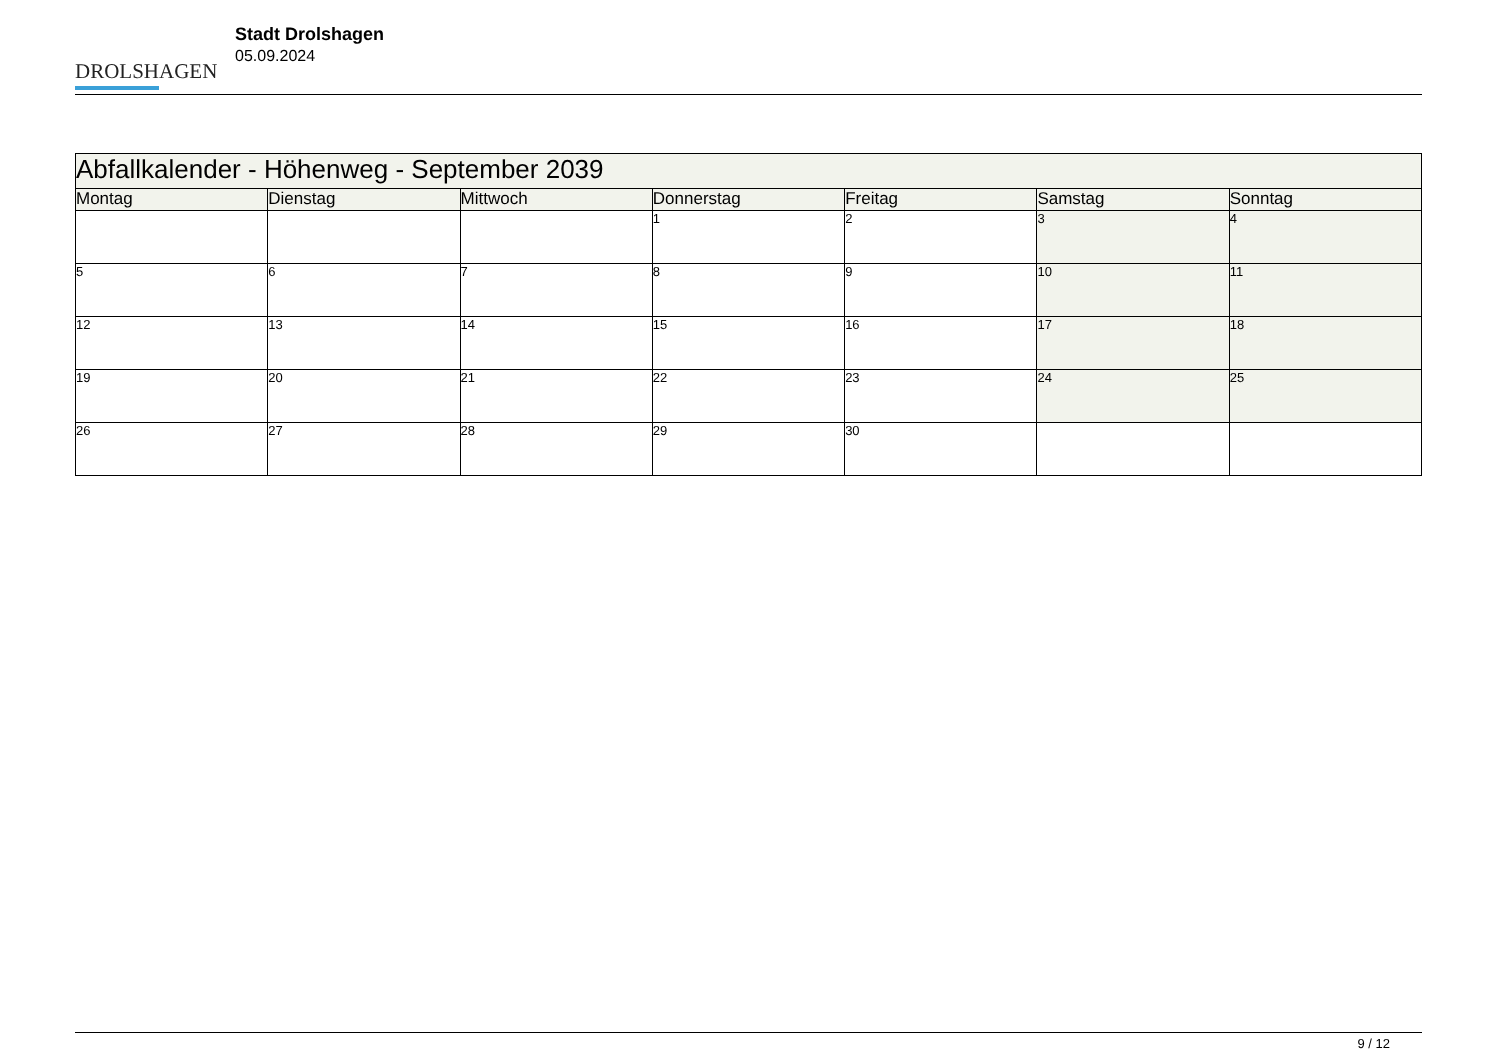DROLSHAGEN
Stadt Drolshagen
05.09.2024
| Abfallkalender - Höhenweg - September 2039 | | | | | | |
| Montag | Dienstag | Mittwoch | Donnerstag | Freitag | Samstag | Sonntag |
| | | | 1 | 2 | 3 | 4 |
| 5 | 6 | 7 | 8 | 9 | 10 | 11 |
| 12 | 13 | 14 | 15 | 16 | 17 | 18 |
| 19 | 20 | 21 | 22 | 23 | 24 | 25 |
| 26 | 27 | 28 | 29 | 30 | | |
9 / 12